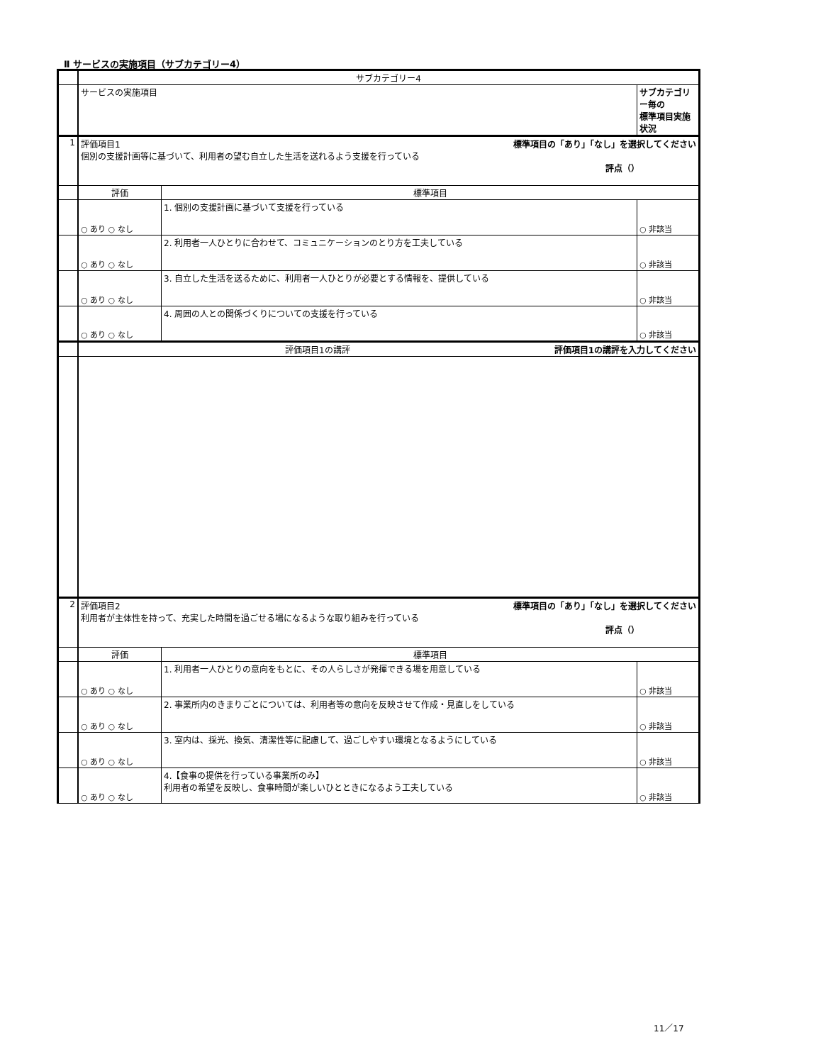Ⅱ サービスの実施項目（サブカテゴリー4）
| | サブカテゴリー4 | | |
| | サービスの実施項目 | | サブカテゴリー毎の 標準項目実施状況 |
| 1 | 評価項目1 標準項目の「あり」「なし」を選択してください 個別の支援計画等に基づいて、利用者の望む自立した生活を送れるよう支援を行っている 評点（） | | |
| | 評価 | 標準項目 | |
| | ○ あり ○ なし | 1. 個別の支援計画に基づいて支援を行っている | ○ 非該当 |
| | ○ あり ○ なし | 2. 利用者一人ひとりに合わせて、コミュニケーションのとり方を工夫している | ○ 非該当 |
| | ○ あり ○ なし | 3. 自立した生活を送るために、利用者一人ひとりが必要とする情報を、提供している | ○ 非該当 |
| | ○ あり ○ なし | 4. 周囲の人との関係づくりについての支援を行っている | ○ 非該当 |
| | 評価項目1の講評 評価項目1の講評を入力してください | | |
| 2 | 評価項目2 標準項目の「あり」「なし」を選択してください 利用者が主体性を持って、充実した時間を過ごせる場になるような取り組みを行っている 評点（） | | |
| | 評価 | 標準項目 | |
| | ○ あり ○ なし | 1. 利用者一人ひとりの意向をもとに、その人らしさが発揮できる場を用意している | ○ 非該当 |
| | ○ あり ○ なし | 2. 事業所内のきまりごとについては、利用者等の意向を反映させて作成・見直しをしている | ○ 非該当 |
| | ○ あり ○ なし | 3. 室内は、採光、換気、清潔性等に配慮して、過ごしやすい環境となるようにしている | ○ 非該当 |
| | ○ あり ○ なし | 4.【食事の提供を行っている事業所のみ】 利用者の希望を反映し、食事時間が楽しいひとときになるよう工夫している | ○ 非該当 |
11／17